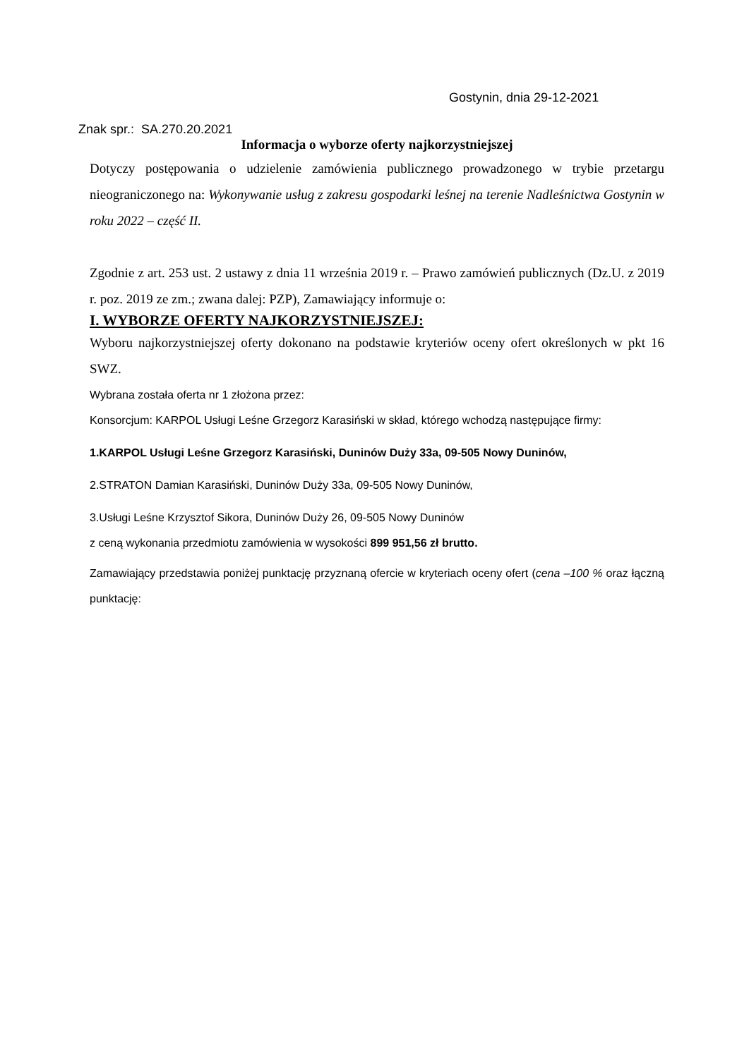Gostynin, dnia 29-12-2021
Znak spr.: SA.270.20.2021
Informacja o wyborze oferty najkorzystniejszej
Dotyczy postępowania o udzielenie zamówienia publicznego prowadzonego w trybie przetargu nieograniczonego na: Wykonywanie usług z zakresu gospodarki leśnej na terenie Nadleśnictwa Gostynin w roku 2022 – część II.
Zgodnie z art. 253 ust. 2 ustawy z dnia 11 września 2019 r. – Prawo zamówień publicznych (Dz.U. z 2019 r. poz. 2019 ze zm.; zwana dalej: PZP), Zamawiający informuje o:
I. WYBORZE OFERTY NAJKORZYSTNIEJSZEJ:
Wyboru najkorzystniejszej oferty dokonano na podstawie kryteriów oceny ofert określonych w pkt 16 SWZ.
Wybrana została oferta nr 1 złożona przez:
Konsorcjum: KARPOL Usługi Leśne Grzegorz Karasiński w skład, którego wchodzą następujące firmy:
1.KARPOL Usługi Leśne Grzegorz Karasiński, Duninów Duży 33a, 09-505 Nowy Duninów,
2.STRATON Damian Karasiński, Duninów Duży 33a, 09-505 Nowy Duninów,
3.Usługi Leśne Krzysztof Sikora, Duninów Duży 26, 09-505 Nowy Duninów
z ceną wykonania przedmiotu zamówienia w wysokości 899 951,56 zł brutto.
Zamawiający przedstawia poniżej punktację przyznaną ofercie w kryteriach oceny ofert (cena –100 % oraz łączną punktację: